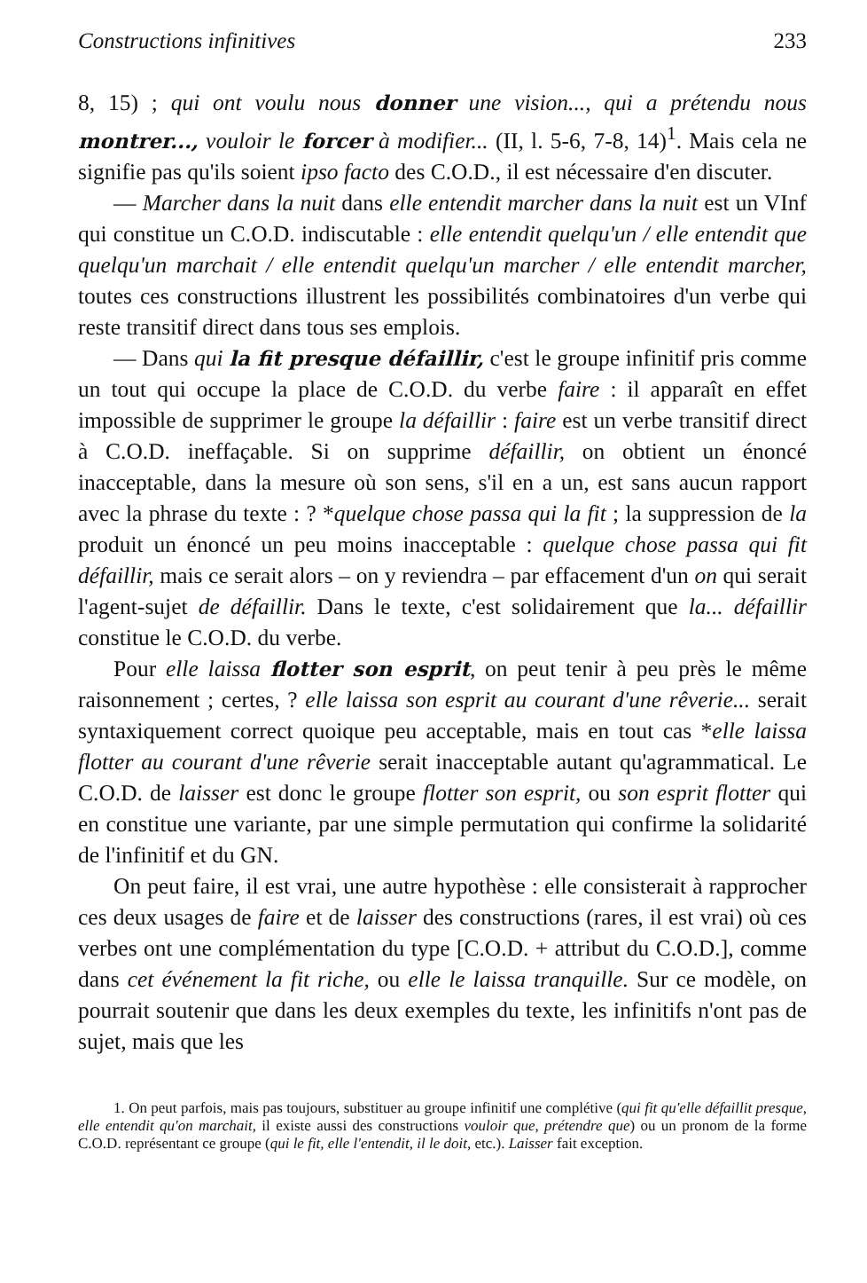Constructions infinitives 233
8, 15) ; qui ont voulu nous donner une vision..., qui a prétendu nous montrer..., vouloir le forcer à modifier... (II, l. 5-6, 7-8, 14)<sup>1</sup>. Mais cela ne signifie pas qu'ils soient ipso facto des C.O.D., il est nécessaire d'en discuter.
— Marcher dans la nuit dans elle entendit marcher dans la nuit est un VInf qui constitue un C.O.D. indiscutable : elle entendit quelqu'un / elle entendit que quelqu'un marchait / elle entendit quelqu'un marcher / elle entendit marcher, toutes ces constructions illustrent les possibilités combinatoires d'un verbe qui reste transitif direct dans tous ses emplois.
— Dans qui la fit presque défaillir, c'est le groupe infinitif pris comme un tout qui occupe la place de C.O.D. du verbe faire : il apparaît en effet impossible de supprimer le groupe la défaillir : faire est un verbe transitif direct à C.O.D. ineffaçable. Si on supprime défaillir, on obtient un énoncé inacceptable, dans la mesure où son sens, s'il en a un, est sans aucun rapport avec la phrase du texte : ? *quelque chose passa qui la fit ; la suppression de la produit un énoncé un peu moins inacceptable : quelque chose passa qui fit défaillir, mais ce serait alors – on y reviendra – par effacement d'un on qui serait l'agent-sujet de défaillir. Dans le texte, c'est solidairement que la... défaillir constitue le C.O.D. du verbe.
Pour elle laissa flotter son esprit, on peut tenir à peu près le même raisonnement ; certes, ? elle laissa son esprit au courant d'une rêverie... serait syntaxiquement correct quoique peu acceptable, mais en tout cas *elle laissa flotter au courant d'une rêverie serait inacceptable autant qu'agrammatical. Le C.O.D. de laisser est donc le groupe flotter son esprit, ou son esprit flotter qui en constitue une variante, par une simple permutation qui confirme la solidarité de l'infinitif et du GN.
On peut faire, il est vrai, une autre hypothèse : elle consisterait à rapprocher ces deux usages de faire et de laisser des constructions (rares, il est vrai) où ces verbes ont une complémentation du type [C.O.D. + attribut du C.O.D.], comme dans cet événement la fit riche, ou elle le laissa tranquille. Sur ce modèle, on pourrait soutenir que dans les deux exemples du texte, les infinitifs n'ont pas de sujet, mais que les
1. On peut parfois, mais pas toujours, substituer au groupe infinitif une complétive (qui fit qu'elle défaillit presque, elle entendit qu'on marchait, il existe aussi des constructions vouloir que, prétendre que) ou un pronom de la forme C.O.D. représentant ce groupe (qui le fit, elle l'entendit, il le doit, etc.). Laisser fait exception.